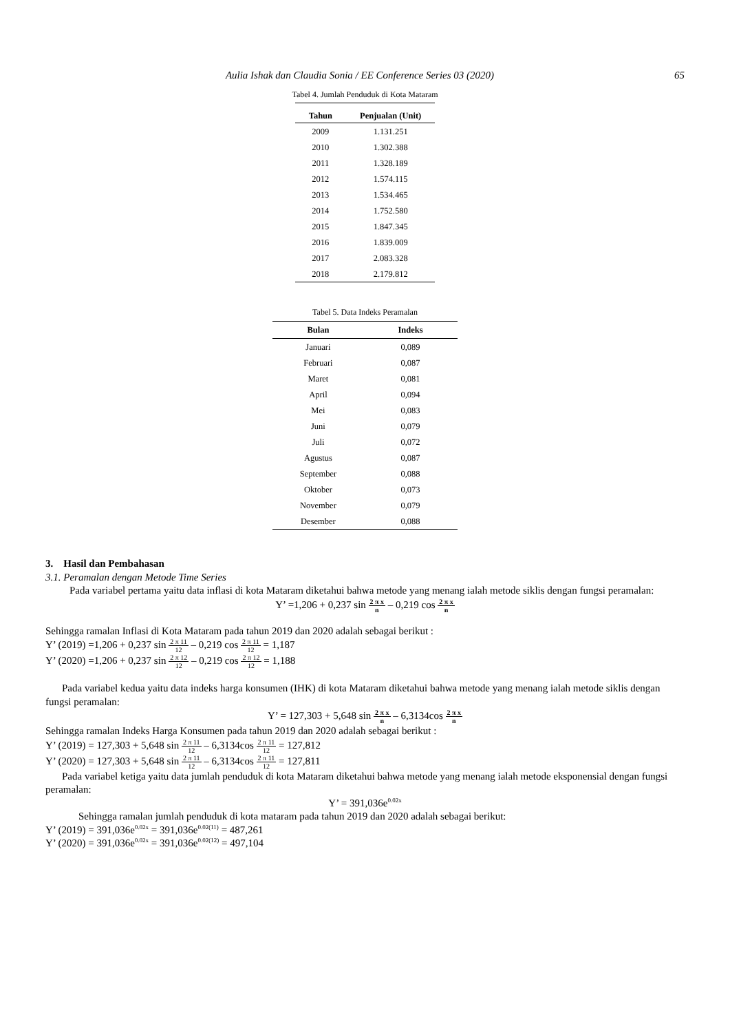Aulia Ishak dan Claudia Sonia / EE Conference Series 03 (2020) 65
Tabel 4. Jumlah Penduduk di Kota Mataram
| Tahun | Penjualan (Unit) |
| --- | --- |
| 2009 | 1.131.251 |
| 2010 | 1.302.388 |
| 2011 | 1.328.189 |
| 2012 | 1.574.115 |
| 2013 | 1.534.465 |
| 2014 | 1.752.580 |
| 2015 | 1.847.345 |
| 2016 | 1.839.009 |
| 2017 | 2.083.328 |
| 2018 | 2.179.812 |
Tabel 5. Data Indeks Peramalan
| Bulan | Indeks |
| --- | --- |
| Januari | 0,089 |
| Februari | 0,087 |
| Maret | 0,081 |
| April | 0,094 |
| Mei | 0,083 |
| Juni | 0,079 |
| Juli | 0,072 |
| Agustus | 0,087 |
| September | 0,088 |
| Oktober | 0,073 |
| November | 0,079 |
| Desember | 0,088 |
3. Hasil dan Pembahasan
3.1. Peramalan dengan Metode Time Series
Pada variabel pertama yaitu data inflasi di kota Mataram diketahui bahwa metode yang menang ialah metode siklis dengan fungsi peramalan:
Y’ =1,206 + 0,237 sin 2 π x n – 0,219 cos 2 π x n
Sehingga ramalan Inflasi di Kota Mataram pada tahun 2019 dan 2020 adalah sebagai berikut :
Y’ (2019) =1,206 + 0,237 sin 2 π 11 12 – 0,219 cos 2 π 11 12 = 1,187
Y’ (2020) =1,206 + 0,237 sin 2 π 12 12 – 0,219 cos 2 π 12 12 = 1,188
Pada variabel kedua yaitu data indeks harga konsumen (IHK) di kota Mataram diketahui bahwa metode yang menang ialah metode siklis dengan fungsi peramalan:
Y’ = 127,303 + 5,648 sin 2 π x n – 6,3134cos 2 π x n
Sehingga ramalan Indeks Harga Konsumen pada tahun 2019 dan 2020 adalah sebagai berikut :
Y’ (2019) = 127,303 + 5,648 sin 2 π 11 12 – 6,3134cos 2 π 11 12 = 127,812
Y’ (2020) = 127,303 + 5,648 sin 2 π 11 12 – 6,3134cos 2 π 11 12 = 127,811
Pada variabel ketiga yaitu data jumlah penduduk di kota Mataram diketahui bahwa metode yang menang ialah metode eksponensial dengan fungsi peramalan:
Y’ = 391,036e<sup>0.02x</sup>
Sehingga ramalan jumlah penduduk di kota mataram pada tahun 2019 dan 2020 adalah sebagai berikut:
Y’ (2019) = 391,036e<sup>0.02x</sup> = 391,036e<sup>0.02(11)</sup> = 487,261
Y’ (2020) = 391,036e<sup>0.02x</sup> = 391,036e<sup>0.02(12)</sup> = 497,104